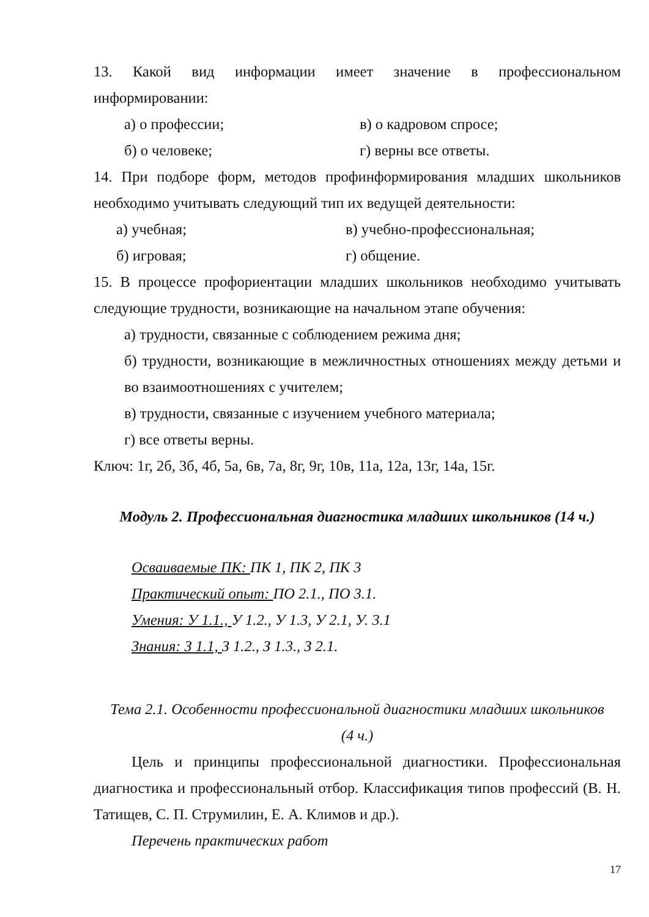13. Какой вид информации имеет значение в профессиональном информировании:
а) о профессии; в) о кадровом спросе;
б) о человеке; г) верны все ответы.
14. При подборе форм, методов профинформирования младших школьников необходимо учитывать следующий тип их ведущей деятельности:
а) учебная; в) учебно-профессиональная;
б) игровая; г) общение.
15. В процессе профориентации младших школьников необходимо учитывать следующие трудности, возникающие на начальном этапе обучения:
а) трудности, связанные с соблюдением режима дня;
б) трудности, возникающие в межличностных отношениях между детьми и во взаимоотношениях с учителем;
в) трудности, связанные с изучением учебного материала;
г) все ответы верны.
Ключ: 1г, 2б, 3б, 4б, 5а, 6в, 7а, 8г, 9г, 10в, 11а, 12а, 13г, 14а, 15г.
Модуль 2. Профессиональная диагностика младших школьников (14 ч.)
Осваиваемые ПК: ПК 1, ПК 2, ПК 3
Практический опыт: ПО 2.1., ПО 3.1.
Умения: У 1.1., У 1.2., У 1.3, У 2.1, У. 3.1
Знания: З 1.1, З 1.2., З 1.3., З 2.1.
Тема 2.1. Особенности профессиональной диагностики младших школьников
(4 ч.)
Цель и принципы профессиональной диагностики. Профессиональная диагностика и профессиональный отбор. Классификация типов профессий (В. Н. Татищев, С. П. Струмилин, Е. А. Климов и др.).
Перечень практических работ
17